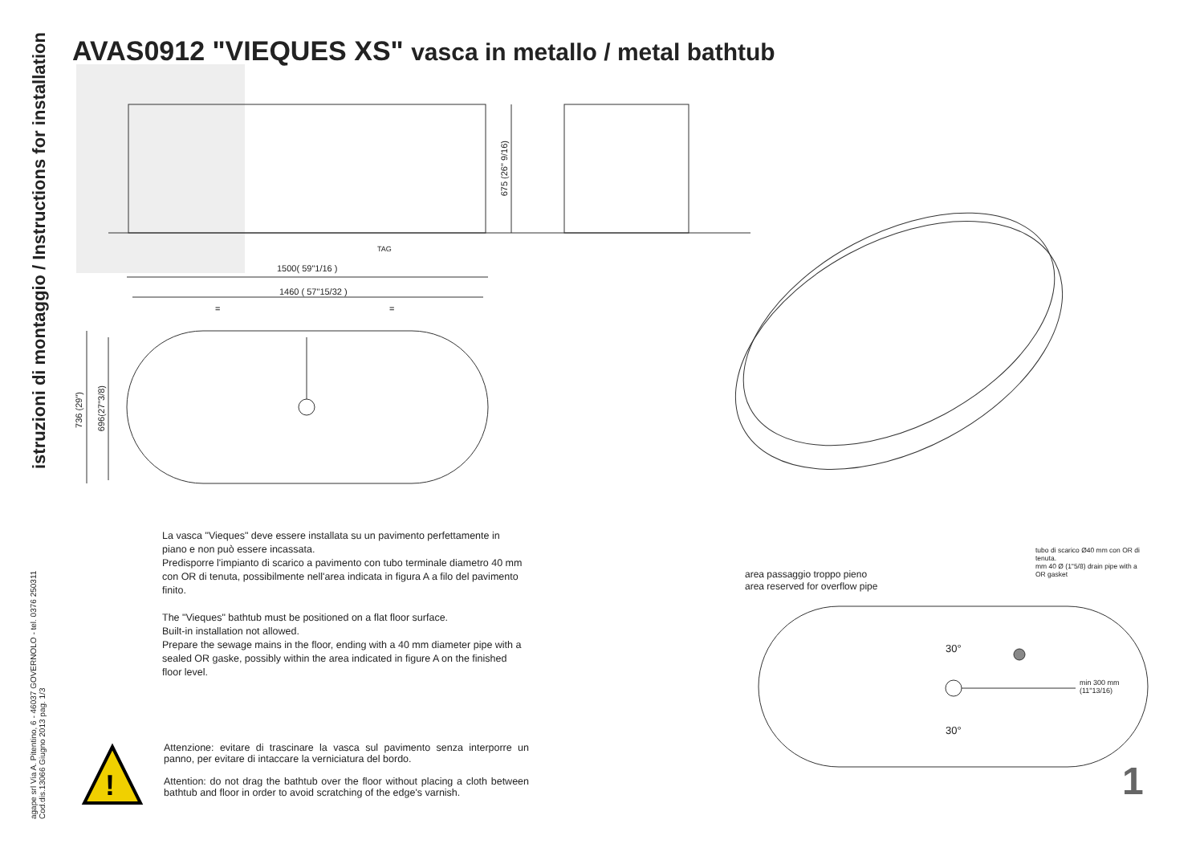!
istruzioni di montaggio / Instructions for installation
agape srl Via A. Pitentino, 6 - 46037 GOVERNOLO - tel. 0376 250311
Cod.dis.13066 Giugno 2013 pag. 1/3
AVAS0912 "VIEQUES XS" vasca in metallo / metal bathtub
675 (26" 9/16)
TAG
1500( 59"1/16 )
1460 ( 57"15/32 )
= =
736 (29")
696(27"3/8)
La vasca "Vieques" deve essere installata su un pavimento perfettamente in piano e non può essere incassata.
Predisporre l'impianto di scarico a pavimento con tubo terminale diametro 40 mm con OR di tenuta, possibilmente nell'area indicata in figura A a filo del pavimento finito.
The "Vieques" bathtub must be positioned on a flat floor surface.
Built-in installation not allowed.
Prepare the sewage mains in the floor, ending with a 40 mm diameter pipe with a sealed OR gaske, possibly within the area indicated in figure A on the finished floor level.
Attenzione: evitare di trascinare la vasca sul pavimento senza interporre un panno, per evitare di intaccare la verniciatura del bordo.
Attention: do not drag the bathtub over the floor without placing a cloth between bathtub and floor in order to avoid scratching of the edge's varnish.
area passaggio troppo pieno
area reserved for overflow pipe
tubo di scarico Ø40 mm con OR di tenuta.
mm 40 Ø (1"5/8) drain pipe with a OR gasket
30°
30°
min 300 mm
(11"13/16)
1